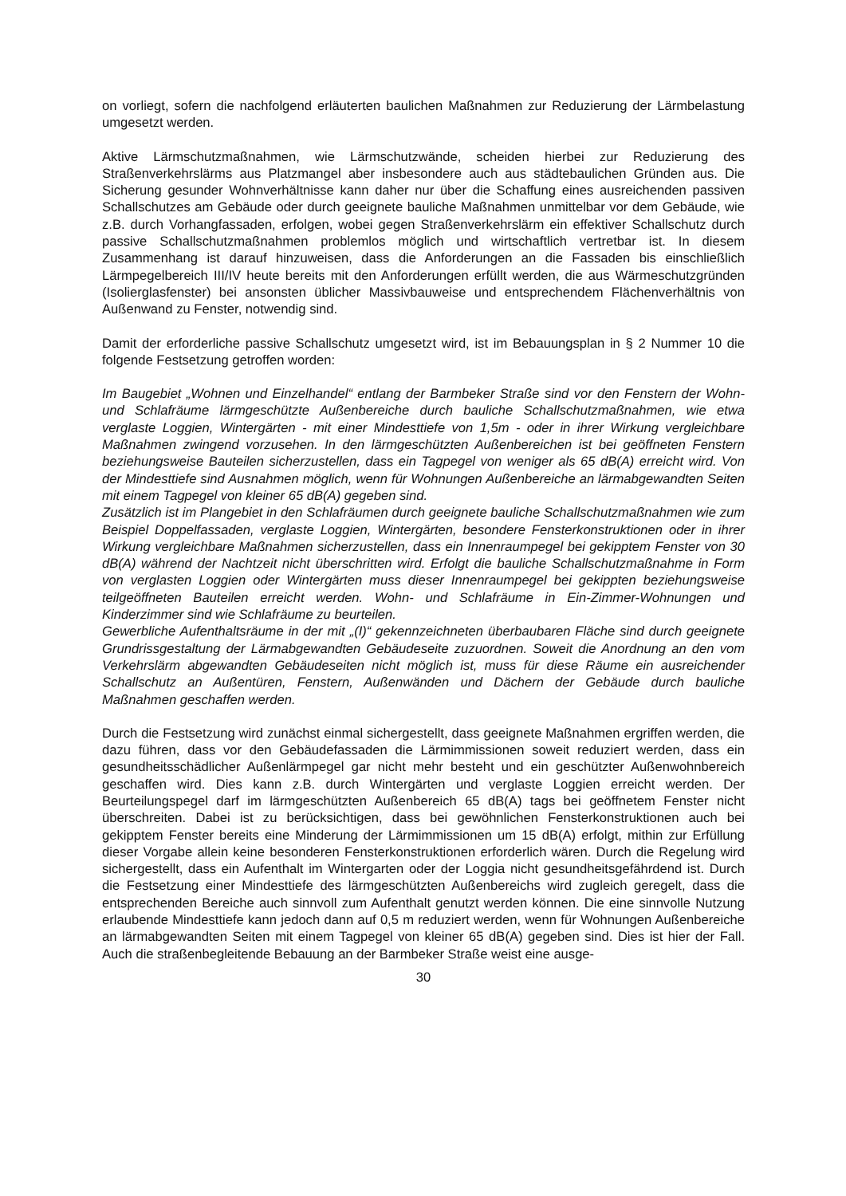on vorliegt, sofern die nachfolgend erläuterten baulichen Maßnahmen zur Reduzierung der Lärmbelastung umgesetzt werden.
Aktive Lärmschutzmaßnahmen, wie Lärmschutzwände, scheiden hierbei zur Reduzierung des Straßenverkehrslärms aus Platzmangel aber insbesondere auch aus städtebaulichen Gründen aus. Die Sicherung gesunder Wohnverhältnisse kann daher nur über die Schaffung eines ausreichenden passiven Schallschutzes am Gebäude oder durch geeignete bauliche Maßnahmen unmittelbar vor dem Gebäude, wie z.B. durch Vorhangfassaden, erfolgen, wobei gegen Straßenverkehrslärm ein effektiver Schallschutz durch passive Schallschutzmaßnahmen problemlos möglich und wirtschaftlich vertretbar ist. In diesem Zusammenhang ist darauf hinzuweisen, dass die Anforderungen an die Fassaden bis einschließlich Lärmpegelbereich III/IV heute bereits mit den Anforderungen erfüllt werden, die aus Wärmeschutzgründen (Isolierglasfenster) bei ansonsten üblicher Massivbauweise und entsprechendem Flächenverhältnis von Außenwand zu Fenster, notwendig sind.
Damit der erforderliche passive Schallschutz umgesetzt wird, ist im Bebauungsplan in § 2 Nummer 10 die folgende Festsetzung getroffen worden:
Im Baugebiet „Wohnen und Einzelhandel“ entlang der Barmbeker Straße sind vor den Fenstern der Wohn- und Schlafräume lärmgeschützte Außenbereiche durch bauliche Schallschutzmaßnahmen, wie etwa verglaste Loggien, Wintergärten - mit einer Mindesttiefe von 1,5m - oder in ihrer Wirkung vergleichbare Maßnahmen zwingend vorzusehen. In den lärmgeschützten Außenbereichen ist bei geöffneten Fenstern beziehungsweise Bauteilen sicherzustellen, dass ein Tagpegel von weniger als 65 dB(A) erreicht wird. Von der Mindesttiefe sind Ausnahmen möglich, wenn für Wohnungen Außenbereiche an lärmabgewandten Seiten mit einem Tagpegel von kleiner 65 dB(A) gegeben sind.
Zusätzlich ist im Plangebiet in den Schlafräumen durch geeignete bauliche Schallschutzmaßnahmen wie zum Beispiel Doppelfassaden, verglaste Loggien, Wintergärten, besondere Fensterkonstruktionen oder in ihrer Wirkung vergleichbare Maßnahmen sicherzustellen, dass ein Innenraumpegel bei gekipptem Fenster von 30 dB(A) während der Nachtzeit nicht überschritten wird. Erfolgt die bauliche Schallschutzmaßnahme in Form von verglasten Loggien oder Wintergärten muss dieser Innenraumpegel bei gekippten beziehungsweise teilgeöffneten Bauteilen erreicht werden. Wohn- und Schlafräume in Ein-Zimmer-Wohnungen und Kinderzimmer sind wie Schlafräume zu beurteilen.
Gewerbliche Aufenthaltsräume in der mit „(I)“ gekennzeichneten überbaubaren Fläche sind durch geeignete Grundrissgestaltung der Lärmabgewandten Gebäudeseite zuzuordnen. Soweit die Anordnung an den vom Verkehrslärm abgewandten Gebäudeseiten nicht möglich ist, muss für diese Räume ein ausreichender Schallschutz an Außentüren, Fenstern, Außenwänden und Dächern der Gebäude durch bauliche Maßnahmen geschaffen werden.
Durch die Festsetzung wird zunächst einmal sichergestellt, dass geeignete Maßnahmen ergriffen werden, die dazu führen, dass vor den Gebäudefassaden die Lärmimmissionen soweit reduziert werden, dass ein gesundheitsschädlicher Außenlärmpegel gar nicht mehr besteht und ein geschützter Außenwohnbereich geschaffen wird. Dies kann z.B. durch Wintergärten und verglaste Loggien erreicht werden. Der Beurteilungspegel darf im lärmgeschützten Außenbereich 65 dB(A) tags bei geöffnetem Fenster nicht überschreiten. Dabei ist zu berücksichtigen, dass bei gewöhnlichen Fensterkonstruktionen auch bei gekipptem Fenster bereits eine Minderung der Lärmimmissionen um 15 dB(A) erfolgt, mithin zur Erfüllung dieser Vorgabe allein keine besonderen Fensterkonstruktionen erforderlich wären. Durch die Regelung wird sichergestellt, dass ein Aufenthalt im Wintergarten oder der Loggia nicht gesundheitsgefährdend ist. Durch die Festsetzung einer Mindesttiefe des lärmgeschützten Außenbereichs wird zugleich geregelt, dass die entsprechenden Bereiche auch sinnvoll zum Aufenthalt genutzt werden können. Die eine sinnvolle Nutzung erlaubende Mindesttiefe kann jedoch dann auf 0,5 m reduziert werden, wenn für Wohnungen Außenbereiche an lärmabgewandten Seiten mit einem Tagpegel von kleiner 65 dB(A) gegeben sind. Dies ist hier der Fall. Auch die straßenbegleitende Bebauung an der Barmbeker Straße weist eine ausge-
30